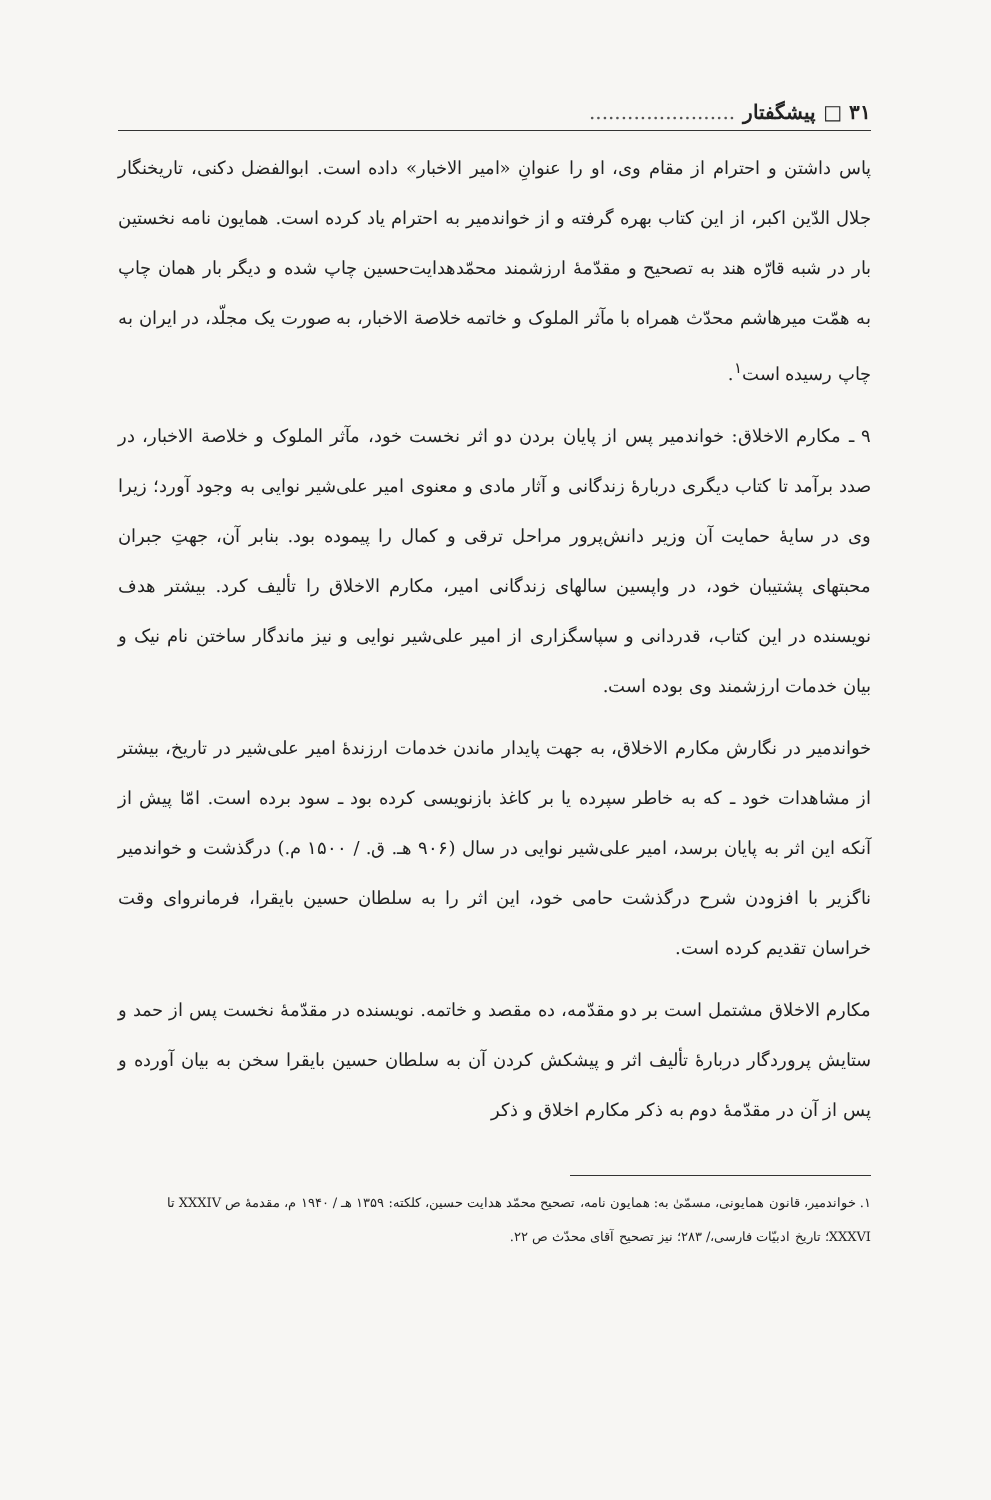۳۱ □ پیشگفتار .......................
پاس داشتن و احترام از مقام وی، او را عنوانِ «امیر الاخبار» داده است. ابوالفضل دکنی، تاریخنگار جلال الدّین اکبر، از این کتاب بهره گرفته و از خواندمیر به احترام یاد کرده است. همایون نامه نخستین بار در شبه قارّه هند به تصحیح و مقدّمهٔ ارزشمند محمّدهدایت‌حسین چاپ شده و دیگر بار همان چاپ به همّت میرهاشم محدّث همراه با مآثر الملوک و خاتمه خلاصة الاخبار، به صورت یک مجلّد، در ایران به چاپ رسیده است<sup>۱</sup>.
۹ ـ مکارم الاخلاق: خواندمیر پس از پایان بردن دو اثر نخست خود، مآثر الملوک و خلاصة الاخبار، در صدد برآمد تا کتاب دیگری دربارهٔ زندگانی و آثار مادی و معنوی امیر علی‌شیر نوایی به وجود آورد؛ زیرا وی در سایهٔ حمایت آن وزیر دانش‌پرور مراحل ترقی و کمال را پیموده بود. بنابر آن، جهتِ جبران محبتهای پشتیبان خود، در واپسین سالهای زندگانی امیر، مکارم الاخلاق را تألیف کرد. بیشتر هدف نویسنده در این کتاب، قدردانی و سپاسگزاری از امیر علی‌شیر نوایی و نیز ماندگار ساختن نام نیک و بیان خدمات ارزشمند وی بوده است.
خواندمیر در نگارش مکارم الاخلاق، به جهت پایدار ماندن خدمات ارزندهٔ امیر علی‌شیر در تاریخ، بیشتر از مشاهدات خود ـ که به خاطر سپرده یا بر کاغذ بازنویسی کرده بود ـ سود برده است. امّا پیش از آنکه این اثر به پایان برسد، امیر علی‌شیر نوایی در سال (۹۰۶ هـ. ق. / ۱۵۰۰ م.) درگذشت و خواندمیر ناگزیر با افزودن شرح درگذشت حامی خود، این اثر را به سلطان حسین بایقرا، فرمانروای وقت خراسان تقدیم کرده است.
مکارم الاخلاق مشتمل است بر دو مقدّمه، ده مقصد و خاتمه. نویسنده در مقدّمهٔ نخست پس از حمد و ستایش پروردگار دربارهٔ تألیف اثر و پیشکش کردن آن به سلطان حسین بایقرا سخن به بیان آورده و پس از آن در مقدّمهٔ دوم به ذکر مکارم اخلاق و ذکر
۱. خواندمیر، قانون همایونی، مسمّیٰ به: همایون نامه، تصحیح محمّد هدایت حسین، کلکته: ۱۳۵۹ هـ / ۱۹۴۰ م، مقدمهٔ ص XXXIV تا XXXVI؛ تاریخ ادبیّات فارسی،/ ۲۸۳؛ نیز تصحیح آقای محدّث ص ۲۲.